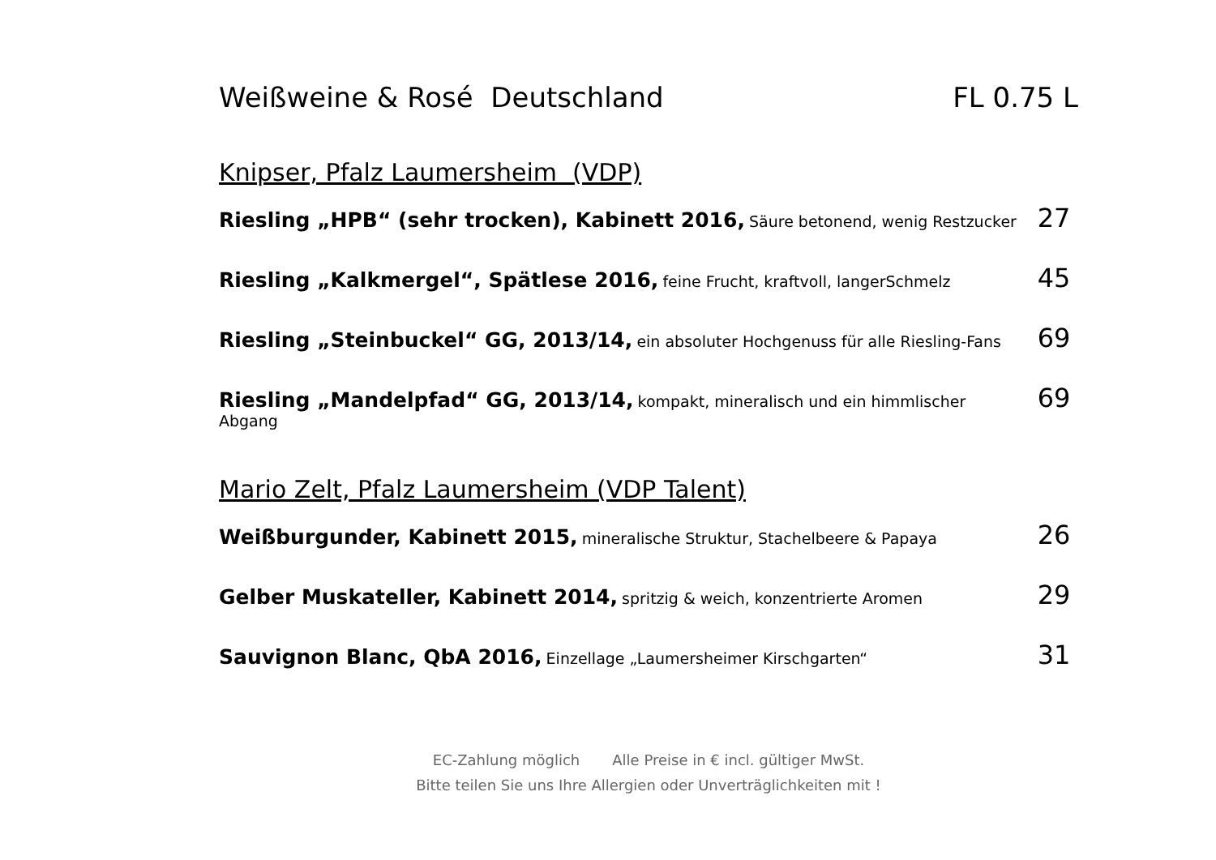Weißweine & Rosé Deutschland FL 0.75 L
Knipser, Pfalz Laumersheim (VDP)
Riesling „HPB“ (sehr trocken), Kabinett 2016, Säure betonend, wenig Restzucker
27
Riesling „Kalkmergel“, Spätlese 2016, feine Frucht, kraftvoll, langerSchmelz
45
Riesling „Steinbuckel“ GG, 2013/14, ein absoluter Hochgenuss für alle Riesling-Fans
69
Riesling „Mandelpfad“ GG, 2013/14, kompakt, mineralisch und ein himmlischer Abgang
69
Mario Zelt, Pfalz Laumersheim (VDP Talent)
Weißburgunder, Kabinett 2015, mineralische Struktur, Stachelbeere & Papaya
26
Gelber Muskateller, Kabinett 2014, spritzig & weich, konzentrierte Aromen
29
Sauvignon Blanc, QbA 2016, Einzellage „Laumersheimer Kirschgarten“
31
EC-Zahlung möglich Alle Preise in € incl. gültiger MwSt.
Bitte teilen Sie uns Ihre Allergien oder Unverträglichkeiten mit !